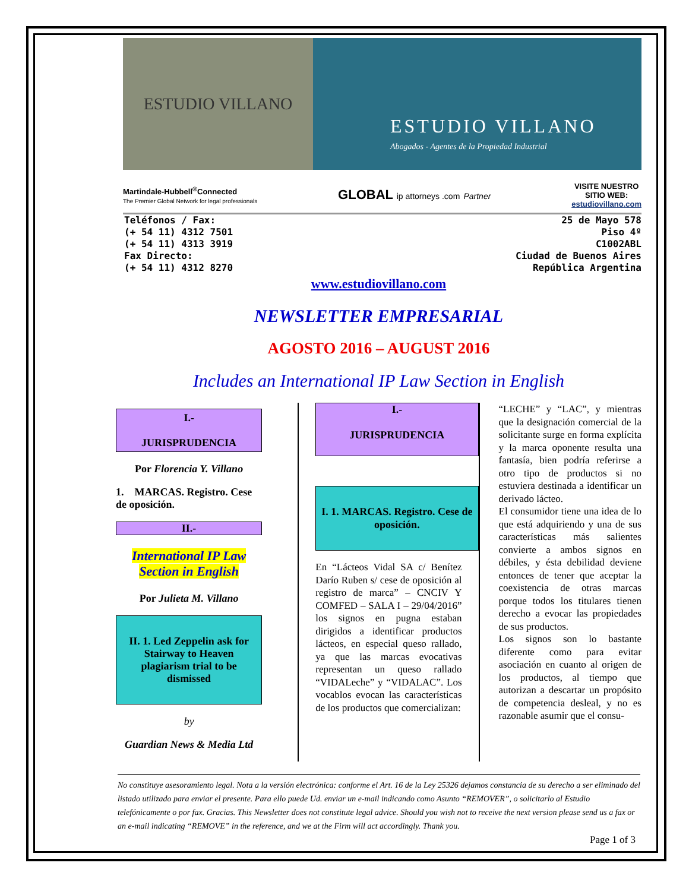ESTUDIO VILLANO
ESTUDIO VILLANO
Abogados - Agentes de la Propiedad Industrial
Martindale-Hubbell<sup>®</sup>Connected
The Premier Global Network for legal professionals
GLOBAL ip attorneys .com Partner
VISITE NUESTRO
SITIO WEB:
estudiovillano.com
Teléfonos / Fax:
(+ 54 11) 4312 7501
(+ 54 11) 4313 3919
Fax Directo:
(+ 54 11) 4312 8270
25 de Mayo 578
Piso 4º
C1002ABL
Ciudad de Buenos Aires
República Argentina
www.estudiovillano.com
NEWSLETTER EMPRESARIAL
AGOSTO 2016 – AUGUST 2016
Includes an International IP Law Section in English
I.-
JURISPRUDENCIA
Por Florencia Y. Villano
1. MARCAS. Registro. Cese de oposición.
II.-
International IP Law
Section in English
Por Julieta M. Villano
II. 1. Led Zeppelin ask for Stairway to Heaven plagiarism trial to be dismissed
by
Guardian News & Media Ltd
I.-
JURISPRUDENCIA
I. 1. MARCAS. Registro. Cese de oposición.
En “Lácteos Vidal SA c/ Benítez Darío Ruben s/ cese de oposición al registro de marca” – CNCIV Y COMFED – SALA I – 29/04/2016” los signos en pugna estaban dirigidos a identificar productos lácteos, en especial queso rallado, ya que las marcas evocativas representan un queso rallado “VIDALeche” y “VIDALAC”. Los vocablos evocan las características de los productos que comercializan:
“LECHE” y “LAC”, y mientras que la designación comercial de la solicitante surge en forma explícita y la marca oponente resulta una fantasía, bien podría referirse a otro tipo de productos si no estuviera destinada a identificar un derivado lácteo.
El consumidor tiene una idea de lo que está adquiriendo y una de sus características más salientes convierte a ambos signos en débiles, y ésta debilidad deviene entonces de tener que aceptar la coexistencia de otras marcas porque todos los titulares tienen derecho a evocar las propiedades de sus productos.
Los signos son lo bastante diferente como para evitar asociación en cuanto al origen de los productos, al tiempo que autorizan a descartar un propósito de competencia desleal, y no es razonable asumir que el consu-
No constituye asesoramiento legal. Nota a la versión electrónica: conforme el Art. 16 de la Ley 25326 dejamos constancia de su derecho a ser eliminado del listado utilizado para enviar el presente. Para ello puede Ud. enviar un e-mail indicando como Asunto “REMOVER”, o solicitarlo al Estudio telefónicamente o por fax. Gracias. This Newsletter does not constitute legal advice. Should you wish not to receive the next version please send us a fax or an e-mail indicating “REMOVE” in the reference, and we at the Firm will act accordingly. Thank you.
Page 1 of 3